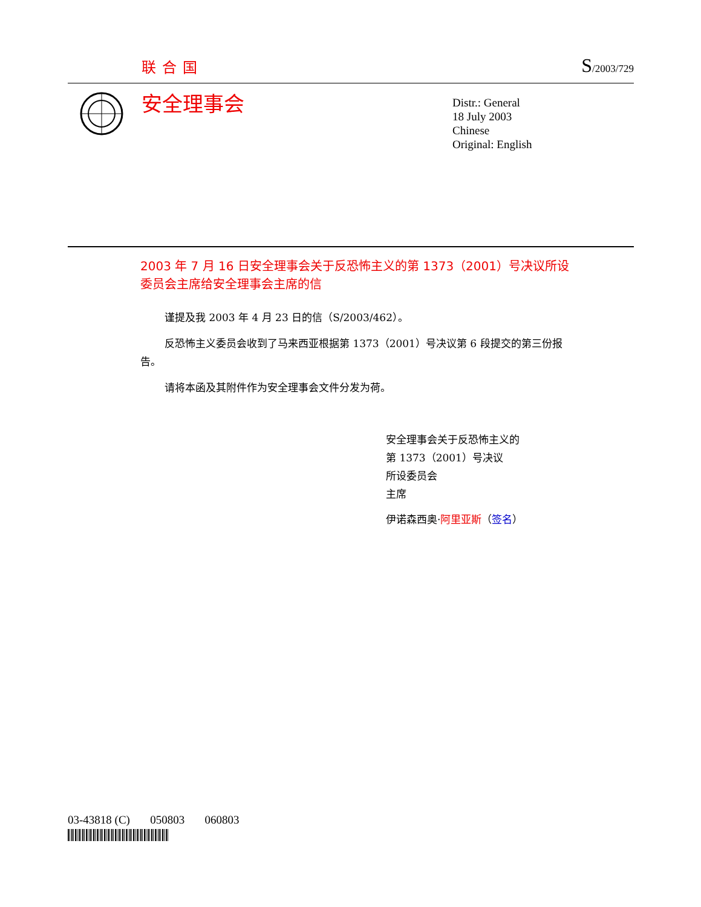联合国 S/2003/729
安全理事会
Distr.: General
18 July 2003
Chinese
Original: English
2003 年 7 月 16 日安全理事会关于反恐怖主义的第 1373（2001）号决议所设委员会主席给安全理事会主席的信
谨提及我 2003 年 4 月 23 日的信（S/2003/462）。
反恐怖主义委员会收到了马来西亚根据第 1373（2001）号决议第 6 段提交的第三份报告。
请将本函及其附件作为安全理事会文件分发为荷。
安全理事会关于反恐怖主义的
第 1373（2001）号决议
所设委员会
主席
伊诺森西奥·阿里亚斯（签名）
03-43818 (C) 050803 060803